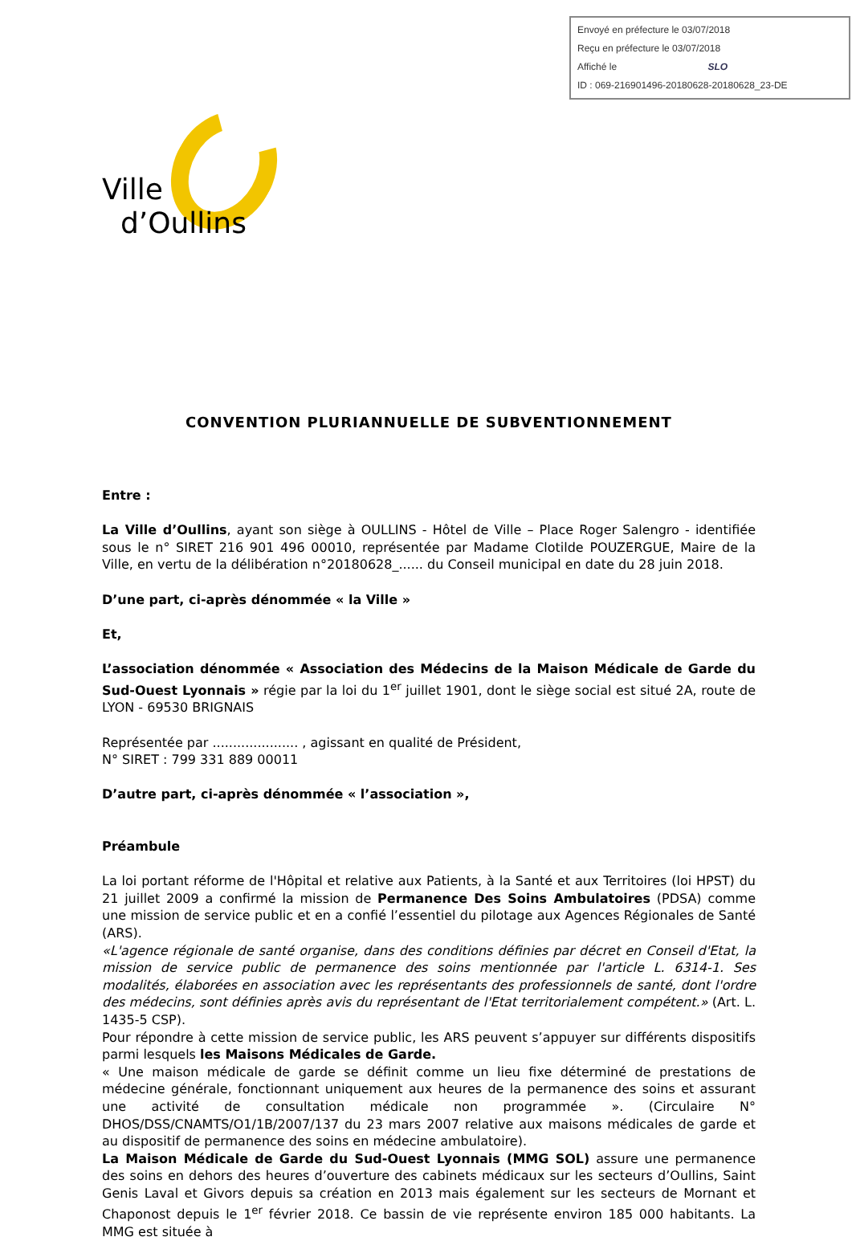Envoyé en préfecture le 03/07/2018
Reçu en préfecture le 03/07/2018
Affiché le SLO
ID : 069-216901496-20180628-20180628_23-DE
Ville
d’Oullins
CONVENTION PLURIANNUELLE DE SUBVENTIONNEMENT
Entre :
La Ville d’Oullins, ayant son siège à OULLINS - Hôtel de Ville – Place Roger Salengro - identifiée sous le n° SIRET 216 901 496 00010, représentée par Madame Clotilde POUZERGUE, Maire de la Ville, en vertu de la délibération n°20180628_...... du Conseil municipal en date du 28 juin 2018.
D’une part, ci-après dénommée « la Ville »
Et,
L’association dénommée « Association des Médecins de la Maison Médicale de Garde du Sud-Ouest Lyonnais » régie par la loi du 1<sup>er</sup> juillet 1901, dont le siège social est situé 2A, route de LYON - 69530 BRIGNAIS
Représentée par ..................... , agissant en qualité de Président,
N° SIRET : 799 331 889 00011
D’autre part, ci-après dénommée « l’association »,
Préambule
La loi portant réforme de l'Hôpital et relative aux Patients, à la Santé et aux Territoires (loi HPST) du 21 juillet 2009 a confirmé la mission de Permanence Des Soins Ambulatoires (PDSA) comme une mission de service public et en a confié l’essentiel du pilotage aux Agences Régionales de Santé (ARS).
«L'agence régionale de santé organise, dans des conditions définies par décret en Conseil d'Etat, la mission de service public de permanence des soins mentionnée par l'article L. 6314-1. Ses modalités, élaborées en association avec les représentants des professionnels de santé, dont l'ordre des médecins, sont définies après avis du représentant de l'Etat territorialement compétent.» (Art. L. 1435-5 CSP).
Pour répondre à cette mission de service public, les ARS peuvent s’appuyer sur différents dispositifs parmi lesquels les Maisons Médicales de Garde.
« Une maison médicale de garde se définit comme un lieu fixe déterminé de prestations de médecine générale, fonctionnant uniquement aux heures de la permanence des soins et assurant une activité de consultation médicale non programmée ». (Circulaire N° DHOS/DSS/CNAMTS/O1/1B/2007/137 du 23 mars 2007 relative aux maisons médicales de garde et au dispositif de permanence des soins en médecine ambulatoire).
La Maison Médicale de Garde du Sud-Ouest Lyonnais (MMG SOL) assure une permanence des soins en dehors des heures d’ouverture des cabinets médicaux sur les secteurs d’Oullins, Saint Genis Laval et Givors depuis sa création en 2013 mais également sur les secteurs de Mornant et Chaponost depuis le 1<sup>er</sup> février 2018. Ce bassin de vie représente environ 185 000 habitants. La MMG est située à